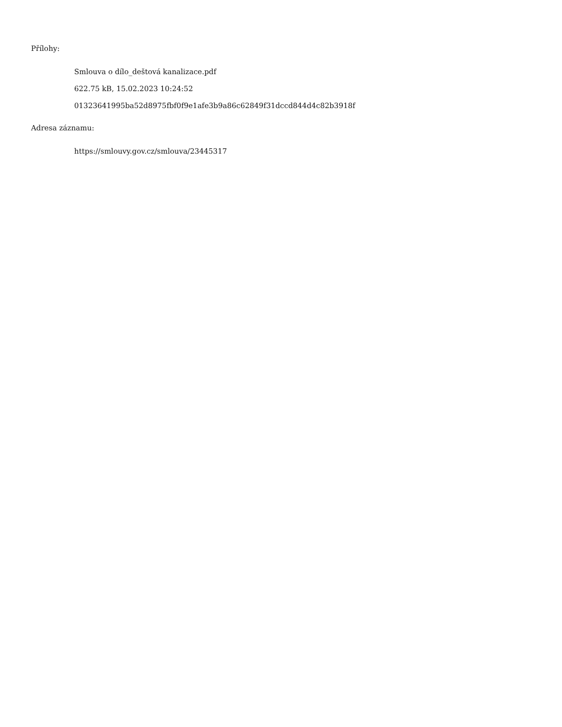Přílohy:
Smlouva o dílo_deštová kanalizace.pdf
622.75 kB, 15.02.2023 10:24:52
01323641995ba52d8975fbf0f9e1afe3b9a86c62849f31dccd844d4c82b3918f
Adresa záznamu:
https://smlouvy.gov.cz/smlouva/23445317